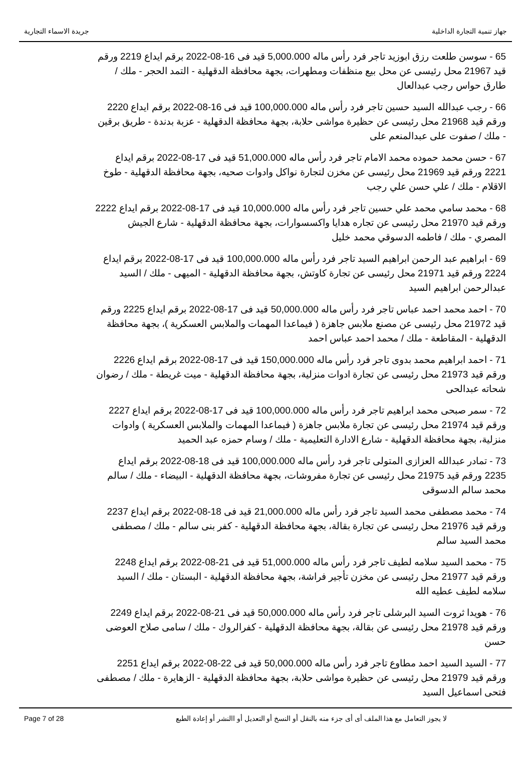جهاز تنمية التجارة الداخلية جريدة الاسماء التجارية
65 - سوسن طلعت رزق ابوزيد تاجر فرد رأس ماله 5,000.000 قيد فى 16-08-2022 برقم ايداع 2219 ورقم قيد 21967 محل رئيسى عن محل بيع منظفات ومطهرات، بجهة محافظة الدقهلية - التمد الحجر - ملك / طارق حواس رجب عبدالعال
66 - رجب عبدالله السيد حسين تاجر فرد رأس ماله 100,000.000 قيد فى 16-08-2022 برقم ايداع 2220 ورقم قيد 21968 محل رئيسى عن حظيرة مواشى حلابة، بجهة محافظة الدقهلية - عزبة بدندة - طريق برقين - ملك / صفوت على عبدالمنعم على
67 - حسن محمد حموده محمد الامام تاجر فرد رأس ماله 51,000.000 قيد فى 17-08-2022 برقم ايداع 2221 ورقم قيد 21969 محل رئيسى عن مخزن لتجارة نواكل وادوات صحيه، بجهة محافظة الدقهلية - طوخ الاقلام - ملك / علي حسن علي رجب
68 - محمد سامي محمد علي حسين تاجر فرد رأس ماله 10,000.000 قيد فى 17-08-2022 برقم ايداع 2222 ورقم قيد 21970 محل رئيسى عن تجاره هدايا واكسسوارات، بجهة محافظة الدقهلية - شارع الجيش المصري - ملك / فاطمه الدسوقي محمد خليل
69 - ابراهيم عبد الرحمن ابراهيم السيد تاجر فرد رأس ماله 100,000.000 قيد فى 17-08-2022 برقم ايداع 2224 ورقم قيد 21971 محل رئيسى عن تجارة كاوتش، بجهة محافظة الدقهلية - الميهى - ملك / السيد عبدالرحمن ابراهيم السيد
70 - احمد محمد احمد عباس تاجر فرد رأس ماله 50,000.000 قيد فى 17-08-2022 برقم ايداع 2225 ورقم قيد 21972 محل رئيسى عن مصنع ملابس جاهزة ( فيماعدا المهمات والملابس العسكرية )، بجهة محافظة الدقهلية - المقاطعة - ملك / محمد احمد عباس احمد
71 - احمد ابراهيم محمد بدوى تاجر فرد رأس ماله 150,000.000 قيد فى 17-08-2022 برقم ايداع 2226 ورقم قيد 21973 محل رئيسى عن تجارة ادوات منزلية، بجهة محافظة الدقهلية - ميت غريطة - ملك / رضوان شحاته عبدالحى
72 - سمر صبحى محمد ابراهيم تاجر فرد رأس ماله 100,000.000 قيد فى 17-08-2022 برقم ايداع 2227 ورقم قيد 21974 محل رئيسى عن تجارة ملابس جاهزة ( فيماعدا المهمات والملابس العسكرية ) وادوات منزلية، بجهة محافظة الدقهلية - شارع الادارة التعليمية - ملك / وسام حمزه عبد الحميد
73 - تمادر عبدالله العزازى المتولى تاجر فرد رأس ماله 100,000.000 قيد فى 18-08-2022 برقم ايداع 2235 ورقم قيد 21975 محل رئيسى عن تجارة مفروشات، بجهة محافظة الدقهلية - البيضاء - ملك / سالم محمد سالم الدسوقى
74 - محمد مصطفى محمد السيد تاجر فرد رأس ماله 21,000.000 قيد فى 18-08-2022 برقم ايداع 2237 ورقم قيد 21976 محل رئيسى عن تجارة بقالة، بجهة محافظة الدقهلية - كفر بنى سالم - ملك / مصطفى محمد السيد سالم
75 - محمد السيد سلامه لطيف تاجر فرد رأس ماله 51,000.000 قيد فى 21-08-2022 برقم ايداع 2248 ورقم قيد 21977 محل رئيسى عن مخزن تأجير فراشة، بجهة محافظة الدقهلية - البستان - ملك / السيد سلامه لطيف عطيه الله
76 - هويدا ثروت السيد البرشلى تاجر فرد رأس ماله 50,000.000 قيد فى 21-08-2022 برقم ايداع 2249 ورقم قيد 21978 محل رئيسى عن بقالة، بجهة محافظة الدقهلية - كفرالروك - ملك / سامى صلاح العوضى حسن
77 - السيد السيد احمد مطاوع تاجر فرد رأس ماله 50,000.000 قيد فى 22-08-2022 برقم ايداع 2251 ورقم قيد 21979 محل رئيسى عن حظيرة مواشى حلابة، بجهة محافظة الدقهلية - الزهايرة - ملك / مصطفى فتحى اسماعيل السيد
Page 7 of 28 لا يجوز التعامل مع هذا الملف أى أى جزء منه بالنقل أو النسخ أو التعديل أو االنشر أو إعادة الطبع